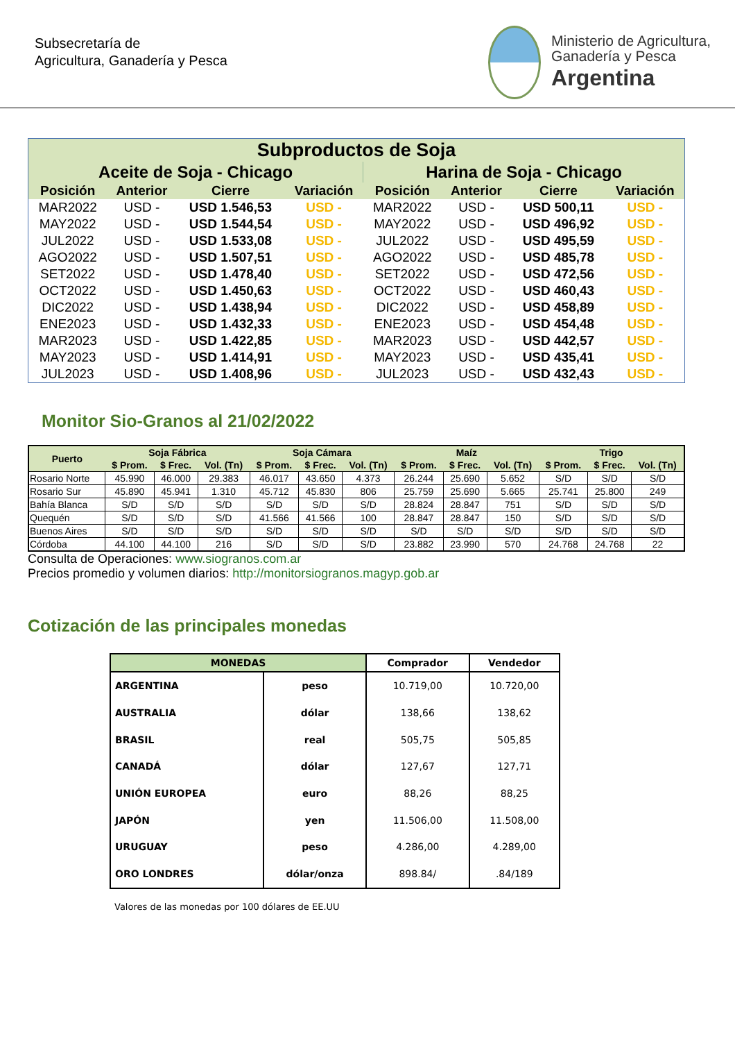Subsecretaría de
Agricultura, Ganadería y Pesca
Ministerio de Agricultura,
Ganadería y Pesca
Argentina
| Subproductos de Soja | | | | | | | |
| --- | --- | --- | --- | --- | --- | --- | --- |
| Aceite de Soja - Chicago | | | | Harina de Soja - Chicago | | | |
| Posición | Anterior | Cierre | Variación | Posición | Anterior | Cierre | Variación |
| MAR2022 | USD - | USD 1.546,53 | USD - | MAR2022 | USD - | USD 500,11 | USD - |
| MAY2022 | USD - | USD 1.544,54 | USD - | MAY2022 | USD - | USD 496,92 | USD - |
| JUL2022 | USD - | USD 1.533,08 | USD - | JUL2022 | USD - | USD 495,59 | USD - |
| AGO2022 | USD - | USD 1.507,51 | USD - | AGO2022 | USD - | USD 485,78 | USD - |
| SET2022 | USD - | USD 1.478,40 | USD - | SET2022 | USD - | USD 472,56 | USD - |
| OCT2022 | USD - | USD 1.450,63 | USD - | OCT2022 | USD - | USD 460,43 | USD - |
| DIC2022 | USD - | USD 1.438,94 | USD - | DIC2022 | USD - | USD 458,89 | USD - |
| ENE2023 | USD - | USD 1.432,33 | USD - | ENE2023 | USD - | USD 454,48 | USD - |
| MAR2023 | USD - | USD 1.422,85 | USD - | MAR2023 | USD - | USD 442,57 | USD - |
| MAY2023 | USD - | USD 1.414,91 | USD - | MAY2023 | USD - | USD 435,41 | USD - |
| JUL2023 | USD - | USD 1.408,96 | USD - | JUL2023 | USD - | USD 432,43 | USD - |
Monitor Sio-Granos al 21/02/2022
| Puerto | Soja Fábrica | | | Soja Cámara | | | Maíz | | | Trigo | | |
| --- | --- | --- | --- | --- | --- | --- | --- | --- | --- | --- | --- | --- |
| | $ Prom. | $ Frec. | Vol. (Tn) | $ Prom. | $ Frec. | Vol. (Tn) | $ Prom. | $ Frec. | Vol. (Tn) | $ Prom. | $ Frec. | Vol. (Tn) |
| Rosario Norte | 45.990 | 46.000 | 29.383 | 46.017 | 43.650 | 4.373 | 26.244 | 25.690 | 5.652 | S/D | S/D | S/D |
| Rosario Sur | 45.890 | 45.941 | 1.310 | 45.712 | 45.830 | 806 | 25.759 | 25.690 | 5.665 | 25.741 | 25.800 | 249 |
| Bahía Blanca | S/D | S/D | S/D | S/D | S/D | S/D | 28.824 | 28.847 | 751 | S/D | S/D | S/D |
| Quequén | S/D | S/D | S/D | 41.566 | 41.566 | 100 | 28.847 | 28.847 | 150 | S/D | S/D | S/D |
| Buenos Aires | S/D | S/D | S/D | S/D | S/D | S/D | S/D | S/D | S/D | S/D | S/D | S/D |
| Córdoba | 44.100 | 44.100 | 216 | S/D | S/D | S/D | 23.882 | 23.990 | 570 | 24.768 | 24.768 | 22 |
Consulta de Operaciones: www.siogranos.com.ar
Precios promedio y volumen diarios: http://monitorsiogranos.magyp.gob.ar
Cotización de las principales monedas
| MONEDAS | | Comprador | Vendedor |
| --- | --- | --- | --- |
| ARGENTINA | peso | 10.719,00 | 10.720,00 |
| AUSTRALIA | dólar | 138,66 | 138,62 |
| BRASIL | real | 505,75 | 505,85 |
| CANADÁ | dólar | 127,67 | 127,71 |
| UNIÓN EUROPEA | euro | 88,26 | 88,25 |
| JAPÓN | yen | 11.506,00 | 11.508,00 |
| URUGUAY | peso | 4.286,00 | 4.289,00 |
| ORO LONDRES | dólar/onza | 898.84/ | .84/189 |
Valores de las monedas por 100 dólares de EE.UU